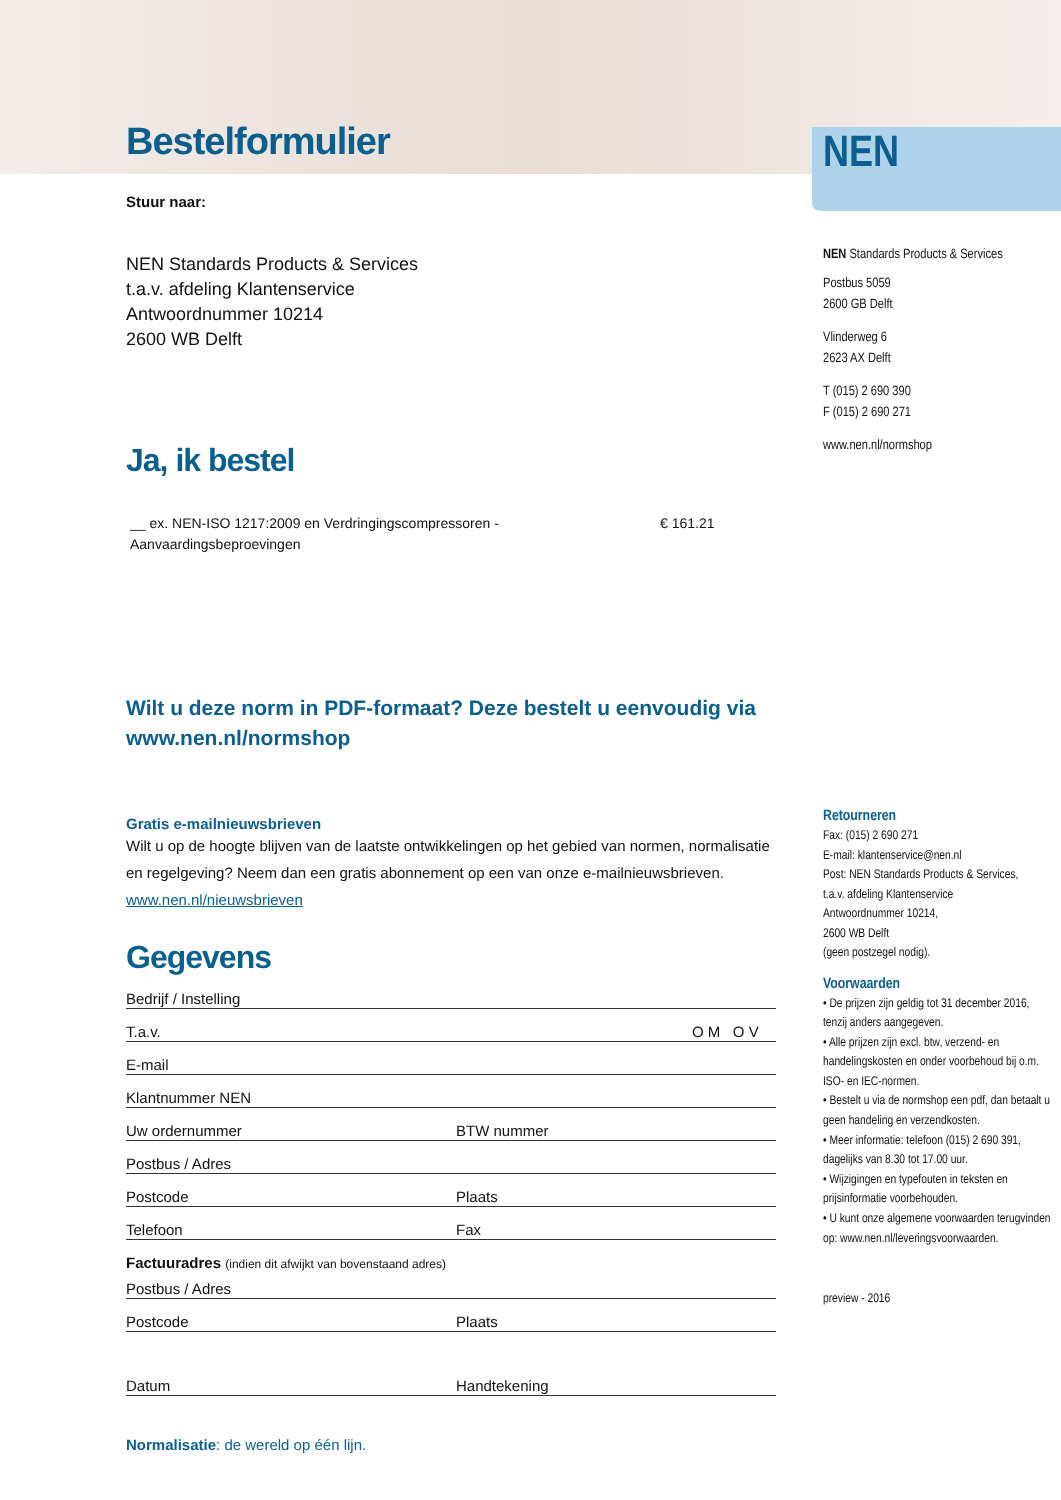Bestelformulier
Stuur naar:
NEN Standards Products & Services
t.a.v. afdeling Klantenservice
Antwoordnummer 10214
2600 WB Delft
Ja, ik bestel
__ ex. NEN-ISO 1217:2009 en Verdringingscompressoren - Aanvaardingsbeproevingen
€ 161.21
Wilt u deze norm in PDF-formaat? Deze bestelt u eenvoudig via www.nen.nl/normshop
Gratis e-mailnieuwsbrieven
Wilt u op de hoogte blijven van de laatste ontwikkelingen op het gebied van normen, normalisatie en regelgeving? Neem dan een gratis abonnement op een van onze e-mailnieuwsbrieven. www.nen.nl/nieuwsbrieven
Gegevens
Bedrijf / Instelling
T.a.v. O M O V
E-mail
Klantnummer NEN
Uw ordernummer BTW nummer
Postbus / Adres
Postcode Plaats
Telefoon Fax
Factuuradres (indien dit afwijkt van bovenstaand adres)
Postbus / Adres
Postcode Plaats
Datum Handtekening
Normalisatie: de wereld op één lijn.
NEN
NEN Standards Products & Services
Postbus 5059
2600 GB Delft
Vlinderweg 6
2623 AX Delft
T (015) 2 690 390
F (015) 2 690 271
www.nen.nl/normshop
Retourneren
Fax: (015) 2 690 271
E-mail: klantenservice@nen.nl
Post: NEN Standards Products & Services,
t.a.v. afdeling Klantenservice
Antwoordnummer 10214,
2600 WB Delft
(geen postzegel nodig).
Voorwaarden
• De prijzen zijn geldig tot 31 december 2016, tenzij anders aangegeven.
• Alle prijzen zijn excl. btw, verzend- en handelingskosten en onder voorbehoud bij o.m. ISO- en IEC-normen.
• Bestelt u via de normshop een pdf, dan betaalt u geen handeling en verzendkosten.
• Meer informatie: telefoon (015) 2 690 391, dagelijks van 8.30 tot 17.00 uur.
• Wijzigingen en typefouten in teksten en prijsinformatie voorbehouden.
• U kunt onze algemene voorwaarden terugvinden op: www.nen.nl/leveringsvoorwaarden.
preview - 2016